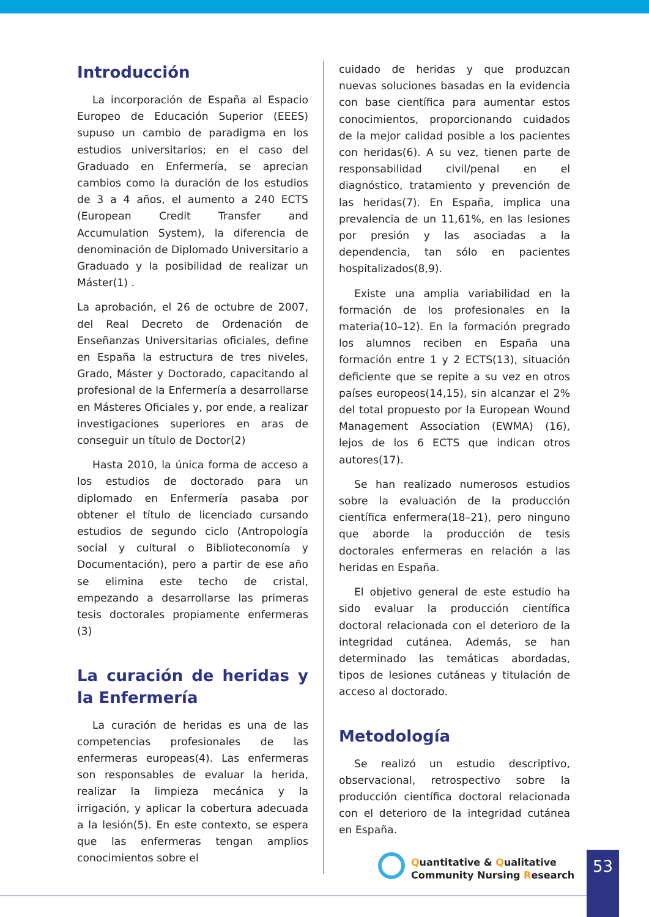Introducción
La incorporación de España al Espacio Europeo de Educación Superior (EEES) supuso un cambio de paradigma en los estudios universitarios; en el caso del Graduado en Enfermería, se aprecian cambios como la duración de los estudios de 3 a 4 años, el aumento a 240 ECTS (European Credit Transfer and Accumulation System), la diferencia de denominación de Diplomado Universitario a Graduado y la posibilidad de realizar un Máster(1) .
La aprobación, el 26 de octubre de 2007, del Real Decreto de Ordenación de Enseñanzas Universitarias oficiales, define en España la estructura de tres niveles, Grado, Máster y Doctorado, capacitando al profesional de la Enfermería a desarrollarse en Másteres Oficiales y, por ende, a realizar investigaciones superiores en aras de conseguir un título de Doctor(2)
Hasta 2010, la única forma de acceso a los estudios de doctorado para un diplomado en Enfermería pasaba por obtener el título de licenciado cursando estudios de segundo ciclo (Antropología social y cultural o Biblioteconomía y Documentación), pero a partir de ese año se elimina este techo de cristal, empezando a desarrollarse las primeras tesis doctorales propiamente enfermeras (3)
La curación de heridas y la Enfermería
La curación de heridas es una de las competencias profesionales de las enfermeras europeas(4). Las enfermeras son responsables de evaluar la herida, realizar la limpieza mecánica y la irrigación, y aplicar la cobertura adecuada a la lesión(5). En este contexto, se espera que las enfermeras tengan amplios conocimientos sobre el
cuidado de heridas y que produzcan nuevas soluciones basadas en la evidencia con base científica para aumentar estos conocimientos, proporcionando cuidados de la mejor calidad posible a los pacientes con heridas(6). A su vez, tienen parte de responsabilidad civil/penal en el diagnóstico, tratamiento y prevención de las heridas(7). En España, implica una prevalencia de un 11,61%, en las lesiones por presión y las asociadas a la dependencia, tan sólo en pacientes hospitalizados(8,9).
Existe una amplia variabilidad en la formación de los profesionales en la materia(10–12). En la formación pregrado los alumnos reciben en España una formación entre 1 y 2 ECTS(13), situación deficiente que se repite a su vez en otros países europeos(14,15), sin alcanzar el 2% del total propuesto por la European Wound Management Association (EWMA) (16), lejos de los 6 ECTS que indican otros autores(17).
Se han realizado numerosos estudios sobre la evaluación de la producción científica enfermera(18–21), pero ninguno que aborde la producción de tesis doctorales enfermeras en relación a las heridas en España.
El objetivo general de este estudio ha sido evaluar la producción científica doctoral relacionada con el deterioro de la integridad cutánea. Además, se han determinado las temáticas abordadas, tipos de lesiones cutáneas y titulación de acceso al doctorado.
Metodología
Se realizó un estudio descriptivo, observacional, retrospectivo sobre la producción científica doctoral relacionada con el deterioro de la integridad cutánea en España.
Quantitative & Qualitative
Community Nursing Research
53